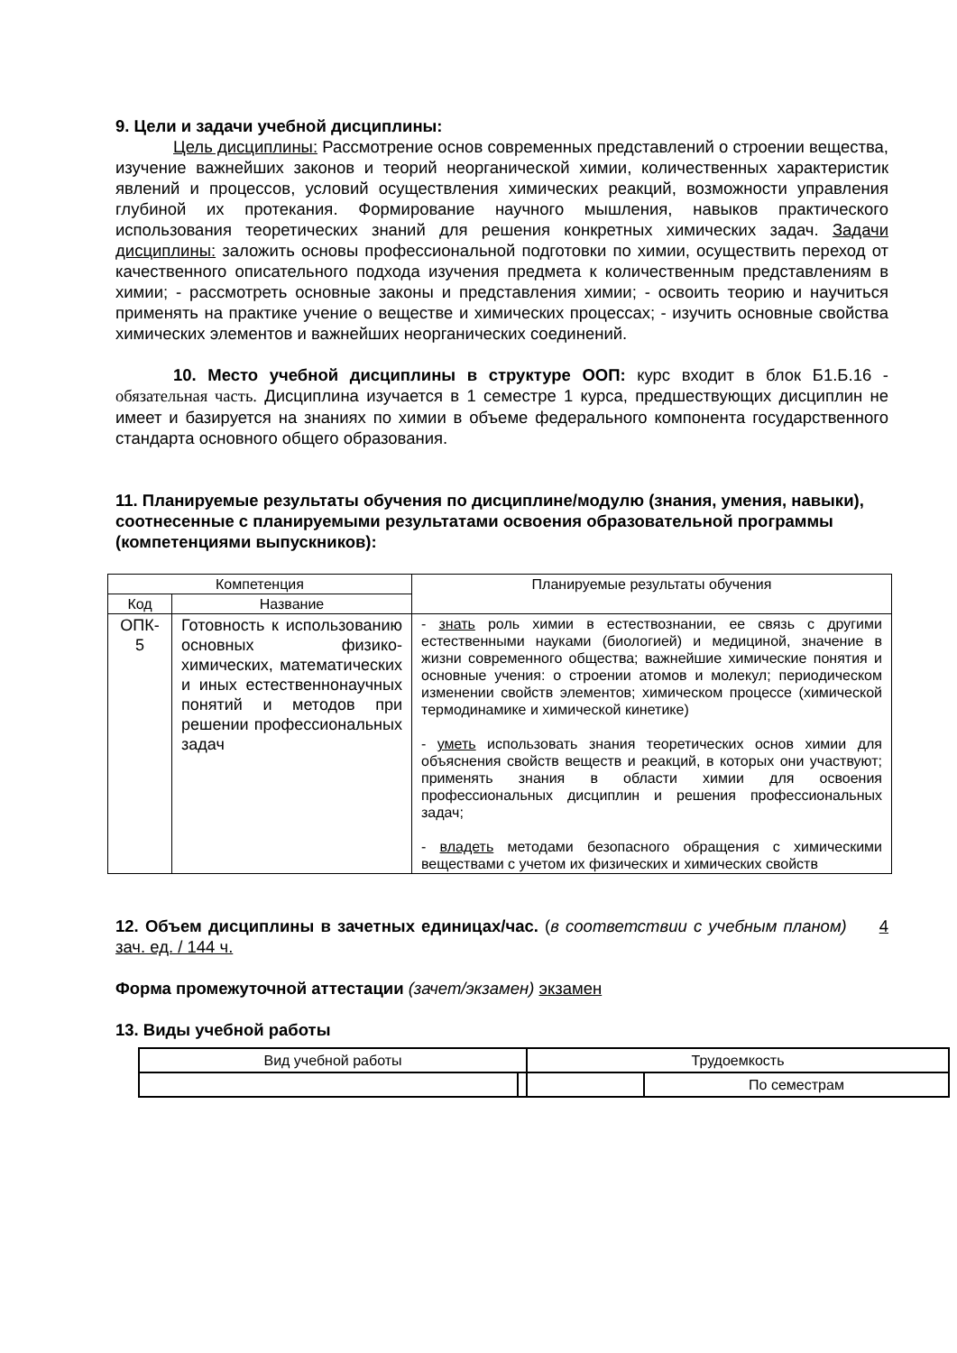9. Цели и задачи учебной дисциплины:
Цель дисциплины: Рассмотрение основ современных представлений о строении вещества, изучение важнейших законов и теорий неорганической химии, количественных характеристик явлений и процессов, условий осуществления химических реакций, возможности управления глубиной их протекания. Формирование научного мышления, навыков практического использования теоретических знаний для решения конкретных химических задач. Задачи дисциплины: заложить основы профессиональной подготовки по химии, осуществить переход от качественного описательного подхода изучения предмета к количественным представлениям в химии; - рассмотреть основные законы и представления химии; - освоить теорию и научиться применять на практике учение о веществе и химических процессах; - изучить основные свойства химических элементов и важнейших неорганических соединений.
10. Место учебной дисциплины в структуре ООП: курс входит в блок Б1.Б.16 - обязательная часть. Дисциплина изучается в 1 семестре 1 курса, предшествующих дисциплин не имеет и базируется на знаниях по химии в объеме федерального компонента государственного стандарта основного общего образования.
11. Планируемые результаты обучения по дисциплине/модулю (знания, умения, навыки), соотнесенные с планируемыми результатами освоения образовательной программы (компетенциями выпускников):
| Компетенция | | Планируемые результаты обучения |
| --- | --- | --- |
| Код | Название | |
| ОПК- 5 | Готовность к использованию основных физико-химических, математических и иных естественнонаучных понятий и методов при решении профессиональных задач | - знать роль химии в естествознании, ее связь с другими естественными науками (биологией) и медициной, значение в жизни современного общества; важнейшие химические понятия и основные учения: о строении атомов и молекул; периодическом изменении свойств элементов; химическом процессе (химической термодинамике и химической кинетике) - уметь использовать знания теоретических основ химии для объяснения свойств веществ и реакций, в которых они участвуют; применять знания в области химии для освоения профессиональных дисциплин и решения профессиональных задач; - владеть методами безопасного обращения с химическими веществами с учетом их физических и химических свойств |
12. Объем дисциплины в зачетных единицах/час. (в соответствии с учебным планом) 4 зач. ед. / 144 ч.
Форма промежуточной аттестации (зачет/экзамен) экзамен
13. Виды учебной работы
| Вид учебной работы | | Трудоемкость | |
| | | | По семестрам |